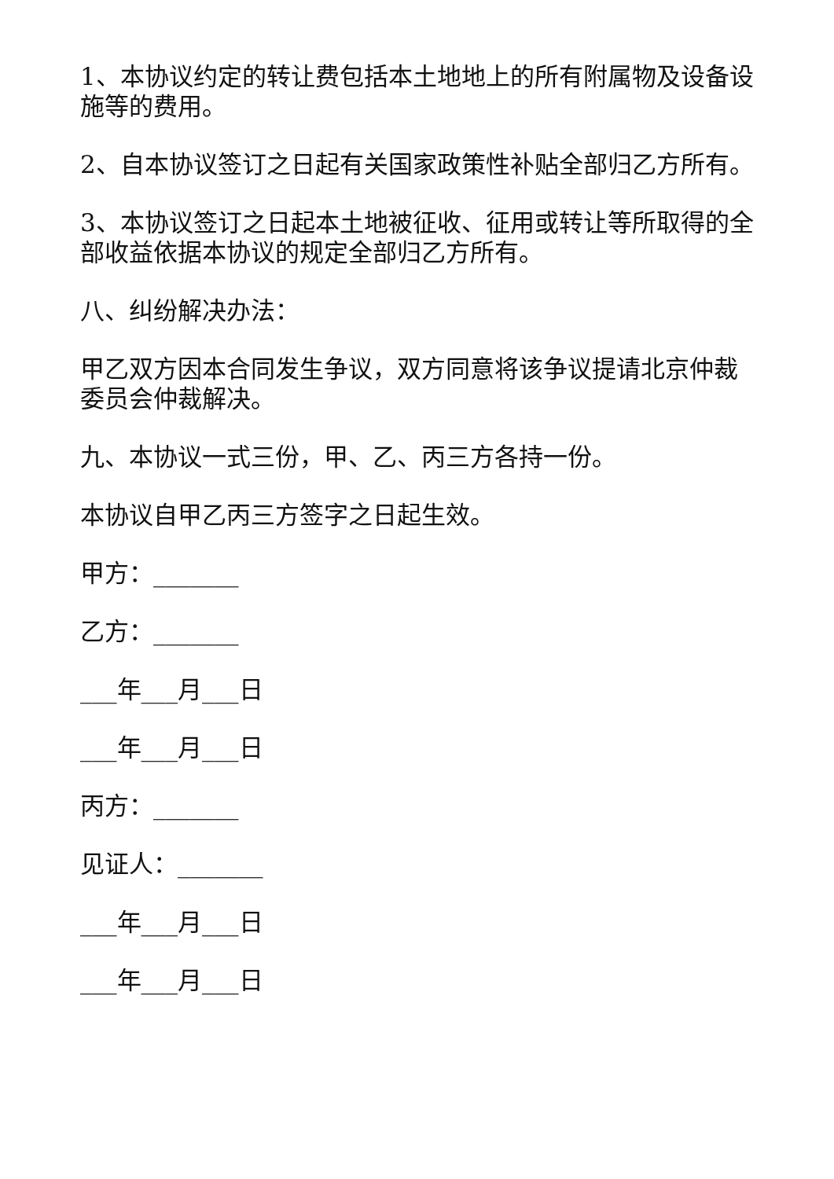1、本协议约定的转让费包括本土地地上的所有附属物及设备设施等的费用。
2、自本协议签订之日起有关国家政策性补贴全部归乙方所有。
3、本协议签订之日起本土地被征收、征用或转让等所取得的全部收益依据本协议的规定全部归乙方所有。
八、纠纷解决办法：
甲乙双方因本合同发生争议，双方同意将该争议提请北京仲裁委员会仲裁解决。
九、本协议一式三份，甲、乙、丙三方各持一份。
本协议自甲乙丙三方签字之日起生效。
甲方：_______
乙方：_______
___年___月___日
___年___月___日
丙方：_______
见证人：_______
___年___月___日
___年___月___日